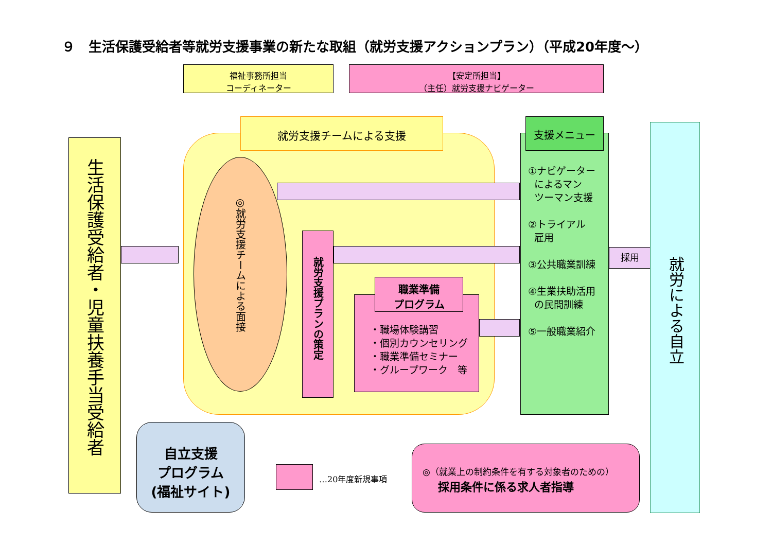９　生活保護受給者等就労支援事業の新たな取組（就労支援アクションプラン）（平成20年度～）
福祉事務所担当
コーディネーター
【安定所担当】
（主任）就労支援ナビゲーター
就労支援チームによる支援
生活保護受給者・児童扶養手当受給者
◎就労支援チームによる面接
就労支援プランの策定
・職場体験講習
・個別カウンセリング
・職業準備セミナー
・グループワーク　等
職業準備
プログラム
①ナビゲーター
によるマン
ツーマン支援
②トライアル
雇用
③公共職業訓練
④生業扶助活用
の民間訓練
⑤一般職業紹介
支援メニュー
採用
就労による自立
自立支援
プログラム
(福祉サイト)
…20年度新規事項
◎（就業上の制約条件を有する対象者のための）
採用条件に係る求人者指導